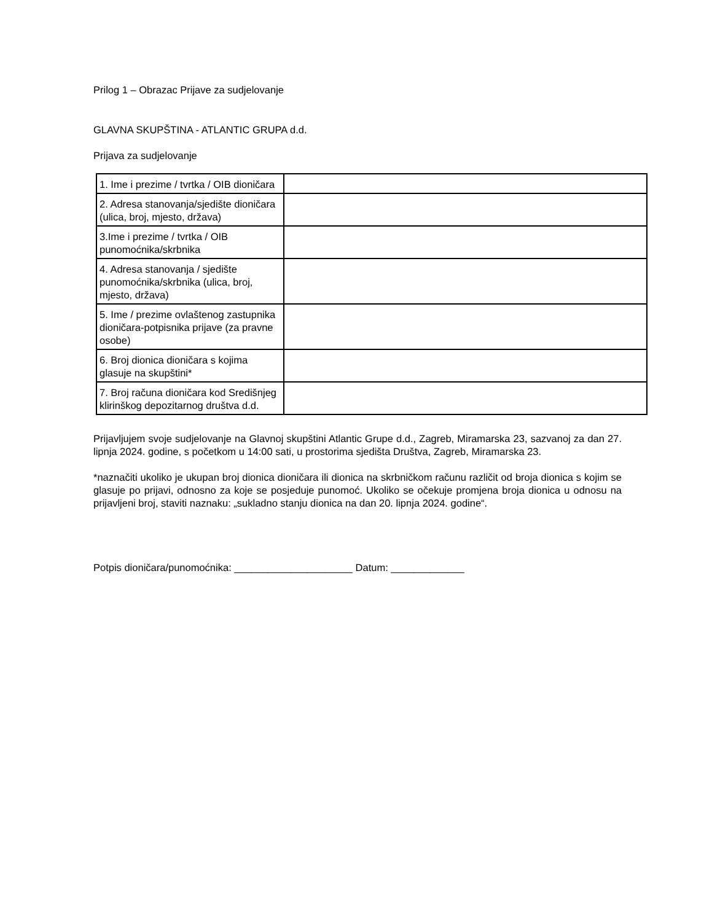Prilog 1 – Obrazac Prijave za sudjelovanje
GLAVNA SKUPŠTINA - ATLANTIC GRUPA d.d.
Prijava za sudjelovanje
| 1. Ime i prezime / tvrtka / OIB dioničara | |
| 2. Adresa stanovanja/sjedište dioničara (ulica, broj, mjesto, država) | |
| 3.Ime i prezime / tvrtka / OIB punomoćnika/skrbnika | |
| 4. Adresa stanovanja / sjedište punomoćnika/skrbnika (ulica, broj, mjesto, država) | |
| 5. Ime / prezime ovlaštenog zastupnika dioničara-potpisnika prijave (za pravne osobe) | |
| 6. Broj dionica dioničara s kojima glasuje na skupštini* | |
| 7. Broj računa dioničara kod Središnjeg klirinškog depozitarnog društva d.d. | |
Prijavljujem svoje sudjelovanje na Glavnoj skupštini Atlantic Grupe d.d., Zagreb, Miramarska 23, sazvanoj za dan 27. lipnja 2024. godine, s početkom u 14:00 sati, u prostorima sjedišta Društva, Zagreb, Miramarska 23.
*naznačiti ukoliko je ukupan broj dionica dioničara ili dionica na skrbničkom računu različit od broja dionica s kojim se glasuje po prijavi, odnosno za koje se posjeduje punomoć. Ukoliko se očekuje promjena broja dionica u odnosu na prijavljeni broj, staviti naznaku: „sukladno stanju dionica na dan 20. lipnja 2024. godine“.
Potpis dioničara/punomoćnika: _____________________ Datum: _____________